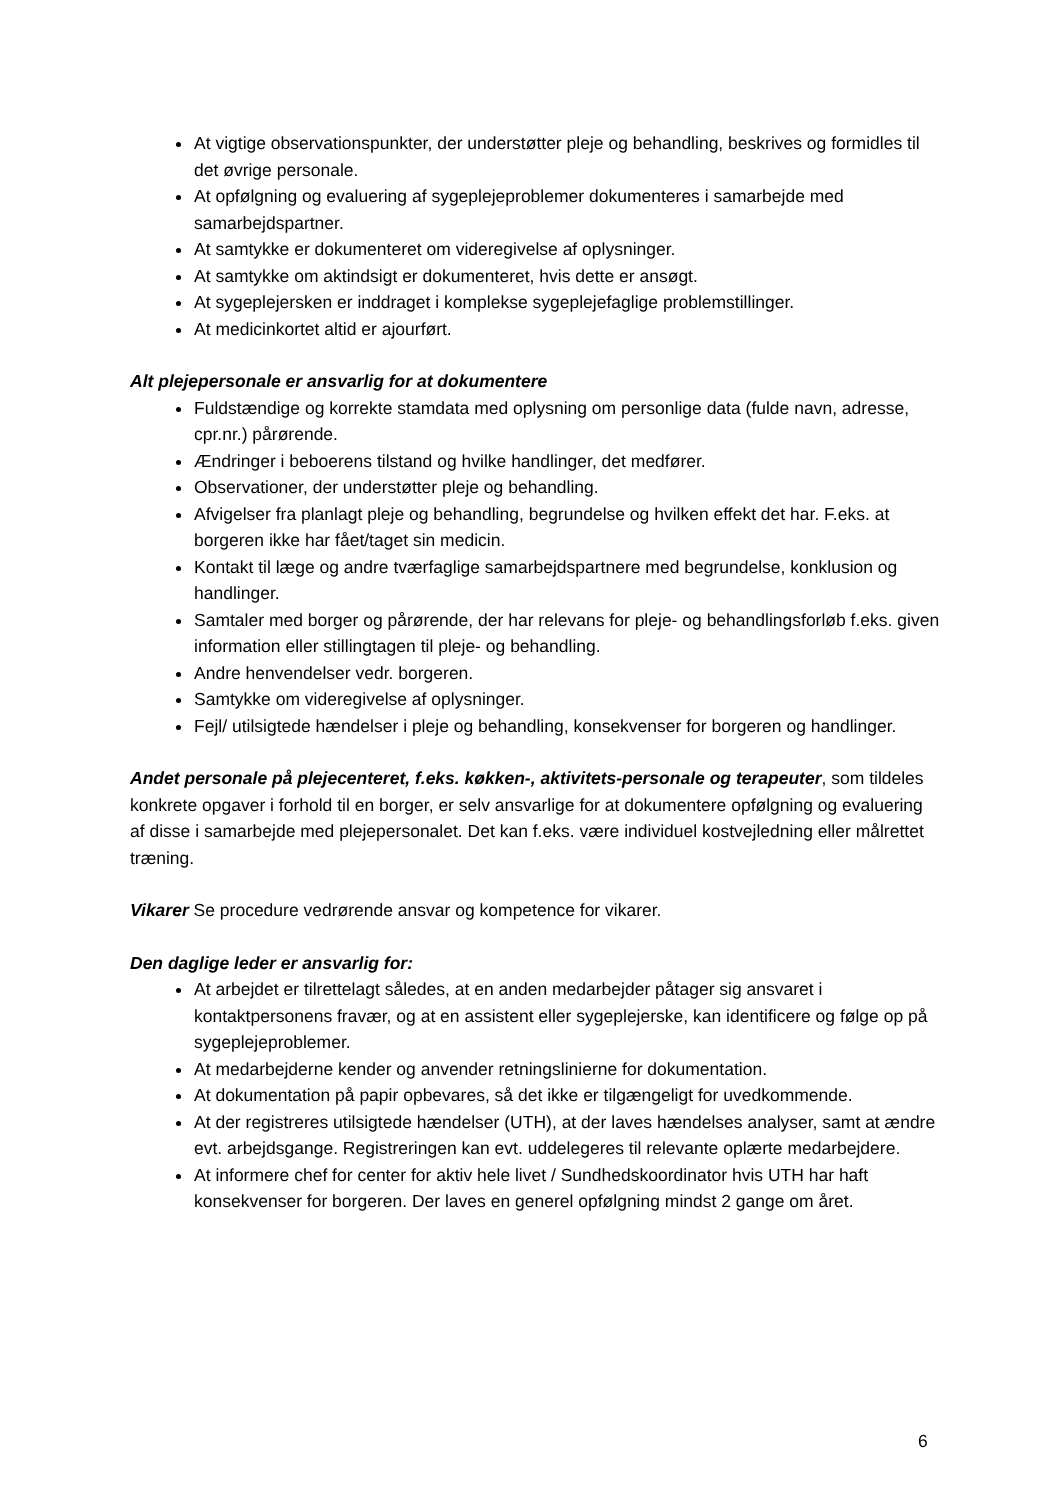At vigtige observationspunkter, der understøtter pleje og behandling, beskrives og formidles til det øvrige personale.
At opfølgning og evaluering af sygeplejeproblemer dokumenteres i samarbejde med samarbejdspartner.
At samtykke er dokumenteret om videregivelse af oplysninger.
At samtykke om aktindsigt er dokumenteret, hvis dette er ansøgt.
At sygeplejersken er inddraget i komplekse sygeplejefaglige problemstillinger.
At medicinkortet altid er ajourført.
Alt plejepersonale er ansvarlig for at dokumentere
Fuldstændige og korrekte stamdata med oplysning om personlige data (fulde navn, adresse, cpr.nr.) pårørende.
Ændringer i beboerens tilstand og hvilke handlinger, det medfører.
Observationer, der understøtter pleje og behandling.
Afvigelser fra planlagt pleje og behandling, begrundelse og hvilken effekt det har. F.eks. at borgeren ikke har fået/taget sin medicin.
Kontakt til læge og andre tværfaglige samarbejdspartnere med begrundelse, konklusion og handlinger.
Samtaler med borger og pårørende, der har relevans for pleje- og behandlingsforløb f.eks. given information eller stillingtagen til pleje- og behandling.
Andre henvendelser vedr. borgeren.
Samtykke om videregivelse af oplysninger.
Fejl/ utilsigtede hændelser i pleje og behandling, konsekvenser for borgeren og handlinger.
Andet personale på plejecenteret, f.eks. køkken-, aktivitets-personale og terapeuter, som tildeles konkrete opgaver i forhold til en borger, er selv ansvarlige for at dokumentere opfølgning og evaluering af disse i samarbejde med plejepersonalet. Det kan f.eks. være individuel kostvejledning eller målrettet træning.
Vikarer Se procedure vedrørende ansvar og kompetence for vikarer.
Den daglige leder er ansvarlig for:
At arbejdet er tilrettelagt således, at en anden medarbejder påtager sig ansvaret i kontaktpersonens fravær, og at en assistent eller sygeplejerske, kan identificere og følge op på sygeplejeproblemer.
At medarbejderne kender og anvender retningslinierne for dokumentation.
At dokumentation på papir opbevares, så det ikke er tilgængeligt for uvedkommende.
At der registreres utilsigtede hændelser (UTH), at der laves hændelses analyser, samt at ændre evt. arbejdsgange. Registreringen kan evt. uddelegeres til relevante oplærte medarbejdere.
At informere chef for center for aktiv hele livet / Sundhedskoordinator hvis UTH har haft konsekvenser for borgeren. Der laves en generel opfølgning mindst 2 gange om året.
6